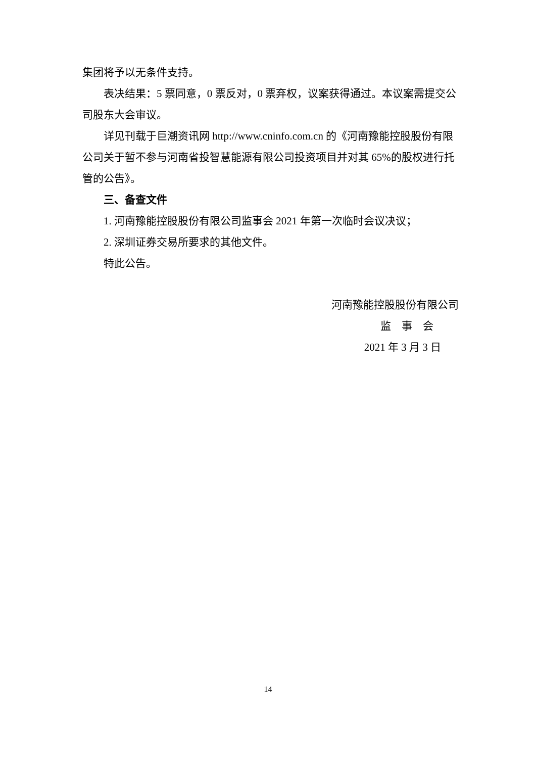集团将予以无条件支持。
表决结果：5 票同意，0 票反对，0 票弃权，议案获得通过。本议案需提交公司股东大会审议。
详见刊载于巨潮资讯网 http://www.cninfo.com.cn 的《河南豫能控股股份有限公司关于暂不参与河南省投智慧能源有限公司投资项目并对其 65%的股权进行托管的公告》。
三、备查文件
1. 河南豫能控股股份有限公司监事会 2021 年第一次临时会议决议；
2. 深圳证券交易所要求的其他文件。
特此公告。
河南豫能控股股份有限公司
监　事　会
2021 年 3 月 3 日
14